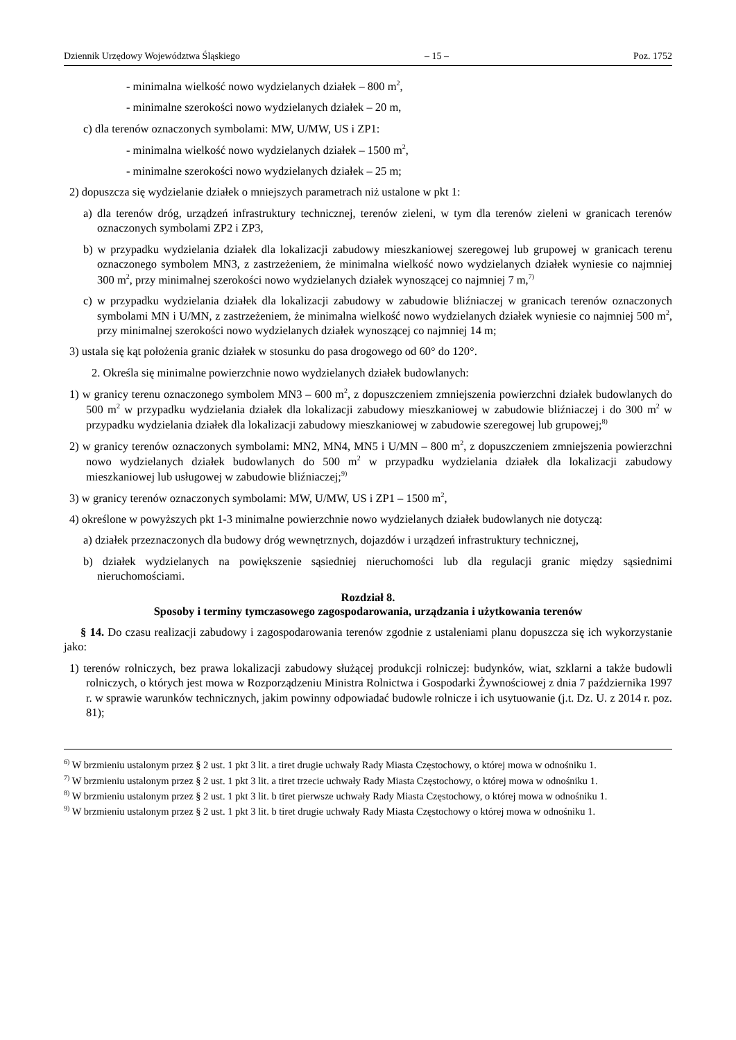Dziennik Urzędowy Województwa Śląskiego – 15 – Poz. 1752
- minimalna wielkość nowo wydzielanych działek – 800 m<sup>2</sup>,
- minimalne szerokości nowo wydzielanych działek – 20 m,
c) dla terenów oznaczonych symbolami: MW, U/MW, US i ZP1:
- minimalna wielkość nowo wydzielanych działek – 1500 m<sup>2</sup>,
- minimalne szerokości nowo wydzielanych działek – 25 m;
2) dopuszcza się wydzielanie działek o mniejszych parametrach niż ustalone w pkt 1:
a) dla terenów dróg, urządzeń infrastruktury technicznej, terenów zieleni, w tym dla terenów zieleni w granicach terenów oznaczonych symbolami ZP2 i ZP3,
b) w przypadku wydzielania działek dla lokalizacji zabudowy mieszkaniowej szeregowej lub grupowej w granicach terenu oznaczonego symbolem MN3, z zastrzeżeniem, że minimalna wielkość nowo wydzielanych działek wyniesie co najmniej 300 m<sup>2</sup>, przy minimalnej szerokości nowo wydzielanych działek wynoszącej co najmniej 7 m,<sup>7)</sup>
c) w przypadku wydzielania działek dla lokalizacji zabudowy w zabudowie bliźniaczej w granicach terenów oznaczonych symbolami MN i U/MN, z zastrzeżeniem, że minimalna wielkość nowo wydzielanych działek wyniesie co najmniej 500 m<sup>2</sup>, przy minimalnej szerokości nowo wydzielanych działek wynoszącej co najmniej 14 m;
3) ustala się kąt położenia granic działek w stosunku do pasa drogowego od 60° do 120°.
2. Określa się minimalne powierzchnie nowo wydzielanych działek budowlanych:
1) w granicy terenu oznaczonego symbolem MN3 – 600 m<sup>2</sup>, z dopuszczeniem zmniejszenia powierzchni działek budowlanych do 500 m<sup>2</sup> w przypadku wydzielania działek dla lokalizacji zabudowy mieszkaniowej w zabudowie bliźniaczej i do 300 m<sup>2</sup> w przypadku wydzielania działek dla lokalizacji zabudowy mieszkaniowej w zabudowie szeregowej lub grupowej;<sup>8)</sup>
2) w granicy terenów oznaczonych symbolami: MN2, MN4, MN5 i U/MN – 800 m<sup>2</sup>, z dopuszczeniem zmniejszenia powierzchni nowo wydzielanych działek budowlanych do 500 m<sup>2</sup> w przypadku wydzielania działek dla lokalizacji zabudowy mieszkaniowej lub usługowej w zabudowie bliźniaczej;<sup>9)</sup>
3) w granicy terenów oznaczonych symbolami: MW, U/MW, US i ZP1 – 1500 m<sup>2</sup>,
4) określone w powyższych pkt 1-3 minimalne powierzchnie nowo wydzielanych działek budowlanych nie dotyczą:
a) działek przeznaczonych dla budowy dróg wewnętrznych, dojazdów i urządzeń infrastruktury technicznej,
b) działek wydzielanych na powiększenie sąsiedniej nieruchomości lub dla regulacji granic między sąsiednimi nieruchomościami.
Rozdział 8.
Sposoby i terminy tymczasowego zagospodarowania, urządzania i użytkowania terenów
§ 14. Do czasu realizacji zabudowy i zagospodarowania terenów zgodnie z ustaleniami planu dopuszcza się ich wykorzystanie jako:
1) terenów rolniczych, bez prawa lokalizacji zabudowy służącej produkcji rolniczej: budynków, wiat, szklarni a także budowli rolniczych, o których jest mowa w Rozporządzeniu Ministra Rolnictwa i Gospodarki Żywnościowej z dnia 7 października 1997 r. w sprawie warunków technicznych, jakim powinny odpowiadać budowle rolnicze i ich usytuowanie (j.t. Dz. U. z 2014 r. poz. 81);
<sup>6)</sup> W brzmieniu ustalonym przez § 2 ust. 1 pkt 3 lit. a tiret drugie uchwały Rady Miasta Częstochowy, o której mowa w odnośniku 1.
<sup>7)</sup> W brzmieniu ustalonym przez § 2 ust. 1 pkt 3 lit. a tiret trzecie uchwały Rady Miasta Częstochowy, o której mowa w odnośniku 1.
<sup>8)</sup> W brzmieniu ustalonym przez § 2 ust. 1 pkt 3 lit. b tiret pierwsze uchwały Rady Miasta Częstochowy, o której mowa w odnośniku 1.
<sup>9)</sup> W brzmieniu ustalonym przez § 2 ust. 1 pkt 3 lit. b tiret drugie uchwały Rady Miasta Częstochowy o której mowa w odnośniku 1.